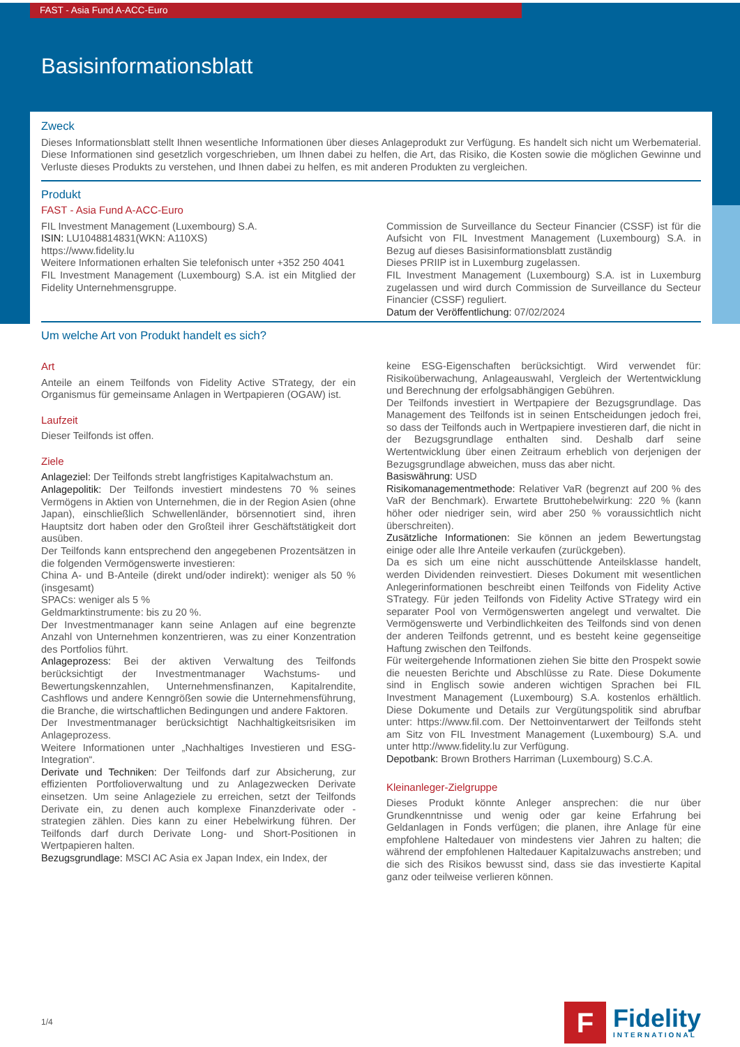FAST - Asia Fund A-ACC-Euro
Basisinformationsblatt
Zweck
Dieses Informationsblatt stellt Ihnen wesentliche Informationen über dieses Anlageprodukt zur Verfügung. Es handelt sich nicht um Werbematerial. Diese Informationen sind gesetzlich vorgeschrieben, um Ihnen dabei zu helfen, die Art, das Risiko, die Kosten sowie die möglichen Gewinne und Verluste dieses Produkts zu verstehen, und Ihnen dabei zu helfen, es mit anderen Produkten zu vergleichen.
Produkt
FAST - Asia Fund A-ACC-Euro
FIL Investment Management (Luxembourg) S.A.
ISIN: LU1048814831(WKN: A110XS)
https://www.fidelity.lu
Weitere Informationen erhalten Sie telefonisch unter +352 250 4041
FIL Investment Management (Luxembourg) S.A. ist ein Mitglied der Fidelity Unternehmensgruppe.
Commission de Surveillance du Secteur Financier (CSSF) ist für die Aufsicht von FIL Investment Management (Luxembourg) S.A. in Bezug auf dieses Basisinformationsblatt zuständig
Dieses PRIIP ist in Luxemburg zugelassen.
FIL Investment Management (Luxembourg) S.A. ist in Luxemburg zugelassen und wird durch Commission de Surveillance du Secteur Financier (CSSF) reguliert.
Datum der Veröffentlichung: 07/02/2024
Um welche Art von Produkt handelt es sich?
Art
Anteile an einem Teilfonds von Fidelity Active STrategy, der ein Organismus für gemeinsame Anlagen in Wertpapieren (OGAW) ist.
Laufzeit
Dieser Teilfonds ist offen.
Ziele
Anlageziel: Der Teilfonds strebt langfristiges Kapitalwachstum an.
Anlagepolitik: Der Teilfonds investiert mindestens 70 % seines Vermögens in Aktien von Unternehmen, die in der Region Asien (ohne Japan), einschließlich Schwellenländer, börsennotiert sind, ihren Hauptsitz dort haben oder den Großteil ihrer Geschäftstätigkeit dort ausüben.
Der Teilfonds kann entsprechend den angegebenen Prozentsätzen in die folgenden Vermögenswerte investieren:
China A- und B-Anteile (direkt und/oder indirekt): weniger als 50 % (insgesamt)
SPACs: weniger als 5 %
Geldmarktinstrumente: bis zu 20 %.
Der Investmentmanager kann seine Anlagen auf eine begrenzte Anzahl von Unternehmen konzentrieren, was zu einer Konzentration des Portfolios führt.
Anlageprozess: Bei der aktiven Verwaltung des Teilfonds berücksichtigt der Investmentmanager Wachstums- und Bewertungskennzahlen, Unternehmensfinanzen, Kapitalrendite, Cashflows und andere Kenngrößen sowie die Unternehmensführung, die Branche, die wirtschaftlichen Bedingungen und andere Faktoren.
Der Investmentmanager berücksichtigt Nachhaltigkeitsrisiken im Anlageprozess.
Weitere Informationen unter „Nachhaltiges Investieren und ESG-Integration“.
Derivate und Techniken: Der Teilfonds darf zur Absicherung, zur effizienten Portfolioverwaltung und zu Anlagezwecken Derivate einsetzen. Um seine Anlageziele zu erreichen, setzt der Teilfonds Derivate ein, zu denen auch komplexe Finanzderivate oder -strategien zählen. Dies kann zu einer Hebelwirkung führen. Der Teilfonds darf durch Derivate Long- und Short-Positionen in Wertpapieren halten.
Bezugsgrundlage: MSCI AC Asia ex Japan Index, ein Index, der
keine ESG-Eigenschaften berücksichtigt. Wird verwendet für: Risikoüberwachung, Anlageauswahl, Vergleich der Wertentwicklung und Berechnung der erfolgsabhängigen Gebühren.
Der Teilfonds investiert in Wertpapiere der Bezugsgrundlage. Das Management des Teilfonds ist in seinen Entscheidungen jedoch frei, so dass der Teilfonds auch in Wertpapiere investieren darf, die nicht in der Bezugsgrundlage enthalten sind. Deshalb darf seine Wertentwicklung über einen Zeitraum erheblich von derjenigen der Bezugsgrundlage abweichen, muss das aber nicht.
Basiswährung: USD
Risikomanagementmethode: Relativer VaR (begrenzt auf 200 % des VaR der Benchmark). Erwartete Bruttohebelwirkung: 220 % (kann höher oder niedriger sein, wird aber 250 % voraussichtlich nicht überschreiten).
Zusätzliche Informationen: Sie können an jedem Bewertungstag einige oder alle Ihre Anteile verkaufen (zurückgeben).
Da es sich um eine nicht ausschüttende Anteilsklasse handelt, werden Dividenden reinvestiert. Dieses Dokument mit wesentlichen Anlegerinformationen beschreibt einen Teilfonds von Fidelity Active STrategy. Für jeden Teilfonds von Fidelity Active STrategy wird ein separater Pool von Vermögenswerten angelegt und verwaltet. Die Vermögenswerte und Verbindlichkeiten des Teilfonds sind von denen der anderen Teilfonds getrennt, und es besteht keine gegenseitige Haftung zwischen den Teilfonds.
Für weitergehende Informationen ziehen Sie bitte den Prospekt sowie die neuesten Berichte und Abschlüsse zu Rate. Diese Dokumente sind in Englisch sowie anderen wichtigen Sprachen bei FIL Investment Management (Luxembourg) S.A. kostenlos erhältlich. Diese Dokumente und Details zur Vergütungspolitik sind abrufbar unter: https://www.fil.com. Der Nettoinventarwert der Teilfonds steht am Sitz von FIL Investment Management (Luxembourg) S.A. und unter http://www.fidelity.lu zur Verfügung.
Depotbank: Brown Brothers Harriman (Luxembourg) S.C.A.
Kleinanleger-Zielgruppe
Dieses Produkt könnte Anleger ansprechen: die nur über Grundkenntnisse und wenig oder gar keine Erfahrung bei Geldanlagen in Fonds verfügen; die planen, ihre Anlage für eine empfohlene Haltedauer von mindestens vier Jahren zu halten; die während der empfohlenen Haltedauer Kapitalzuwachs anstreben; und die sich des Risikos bewusst sind, dass sie das investierte Kapital ganz oder teilweise verlieren können.
1/4
F
Fidelity
INTERNATIONAL